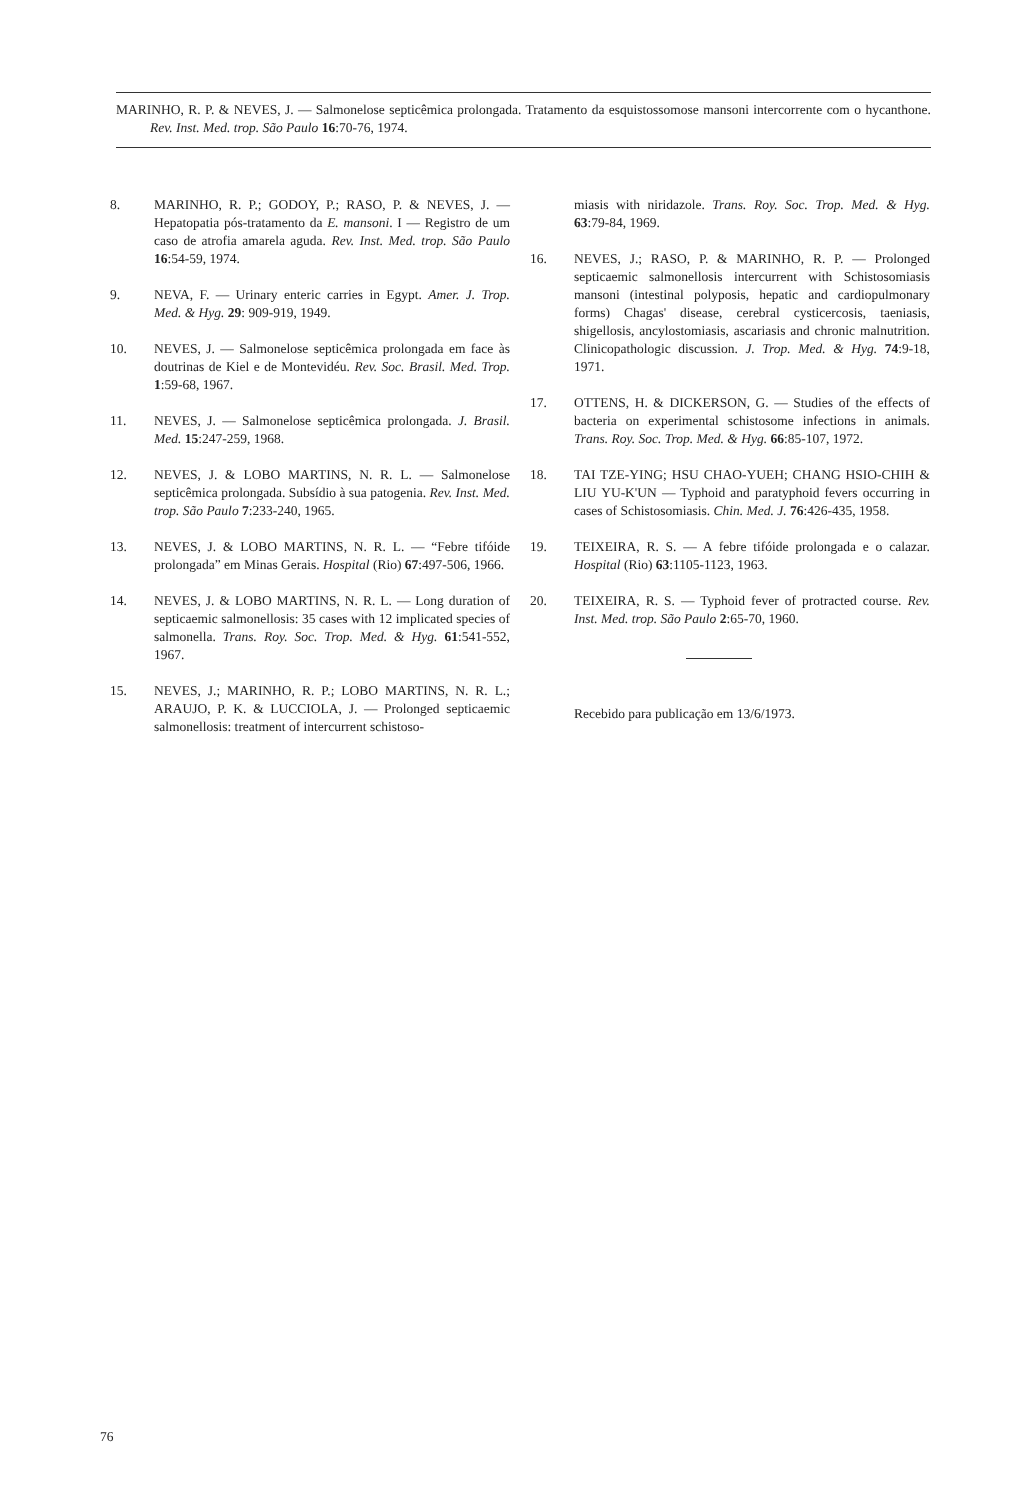MARINHO, R. P. & NEVES, J. — Salmonelose septicêmica prolongada. Tratamento da esquistossomose mansoni intercorrente com o hycanthone. Rev. Inst. Med. trop. São Paulo 16:70-76, 1974.
8. MARINHO, R. P.; GODOY, P.; RASO, P. & NEVES, J. — Hepatopatia pós-tratamento da E. mansoni. I — Registro de um caso de atrofia amarela aguda. Rev. Inst. Med. trop. São Paulo 16:54-59, 1974.
9. NEVA, F. — Urinary enteric carries in Egypt. Amer. J. Trop. Med. & Hyg. 29: 909-919, 1949.
10. NEVES, J. — Salmonelose septicêmica prolongada em face às doutrinas de Kiel e de Montevidéu. Rev. Soc. Brasil. Med. Trop. 1:59-68, 1967.
11. NEVES, J. — Salmonelose septicêmica prolongada. J. Brasil. Med. 15:247-259, 1968.
12. NEVES, J. & LOBO MARTINS, N. R. L. — Salmonelose septicêmica prolongada. Subsídio à sua patogenia. Rev. Inst. Med. trop. São Paulo 7:233-240, 1965.
13. NEVES, J. & LOBO MARTINS, N. R. L. — “Febre tifóide prolongada” em Minas Gerais. Hospital (Rio) 67:497-506, 1966.
14. NEVES, J. & LOBO MARTINS, N. R. L. — Long duration of septicaemic salmonellosis: 35 cases with 12 implicated species of salmonella. Trans. Roy. Soc. Trop. Med. & Hyg. 61:541-552, 1967.
15. NEVES, J.; MARINHO, R. P.; LOBO MARTINS, N. R. L.; ARAUJO, P. K. & LUCCIOLA, J. — Prolonged septicaemic salmonellosis: treatment of intercurrent schistoso-
miasis with niridazole. Trans. Roy. Soc. Trop. Med. & Hyg. 63:79-84, 1969.
16. NEVES, J.; RASO, P. & MARINHO, R. P. — Prolonged septicaemic salmonellosis intercurrent with Schistosomiasis mansoni (intestinal polyposis, hepatic and cardiopulmonary forms) Chagas' disease, cerebral cysticercosis, taeniasis, shigellosis, ancylostomiasis, ascariasis and chronic malnutrition. Clinicopathologic discussion. J. Trop. Med. & Hyg. 74:9-18, 1971.
17. OTTENS, H. & DICKERSON, G. — Studies of the effects of bacteria on experimental schistosome infections in animals. Trans. Roy. Soc. Trop. Med. & Hyg. 66:85-107, 1972.
18. TAI TZE-YING; HSU CHAO-YUEH; CHANG HSIO-CHIH & LIU YU-K'UN — Typhoid and paratyphoid fevers occurring in cases of Schistosomiasis. Chin. Med. J. 76:426-435, 1958.
19. TEIXEIRA, R. S. — A febre tifóide prolongada e o calazar. Hospital (Rio) 63:1105-1123, 1963.
20. TEIXEIRA, R. S. — Typhoid fever of protracted course. Rev. Inst. Med. trop. São Paulo 2:65-70, 1960.
Recebido para publicação em 13/6/1973.
76